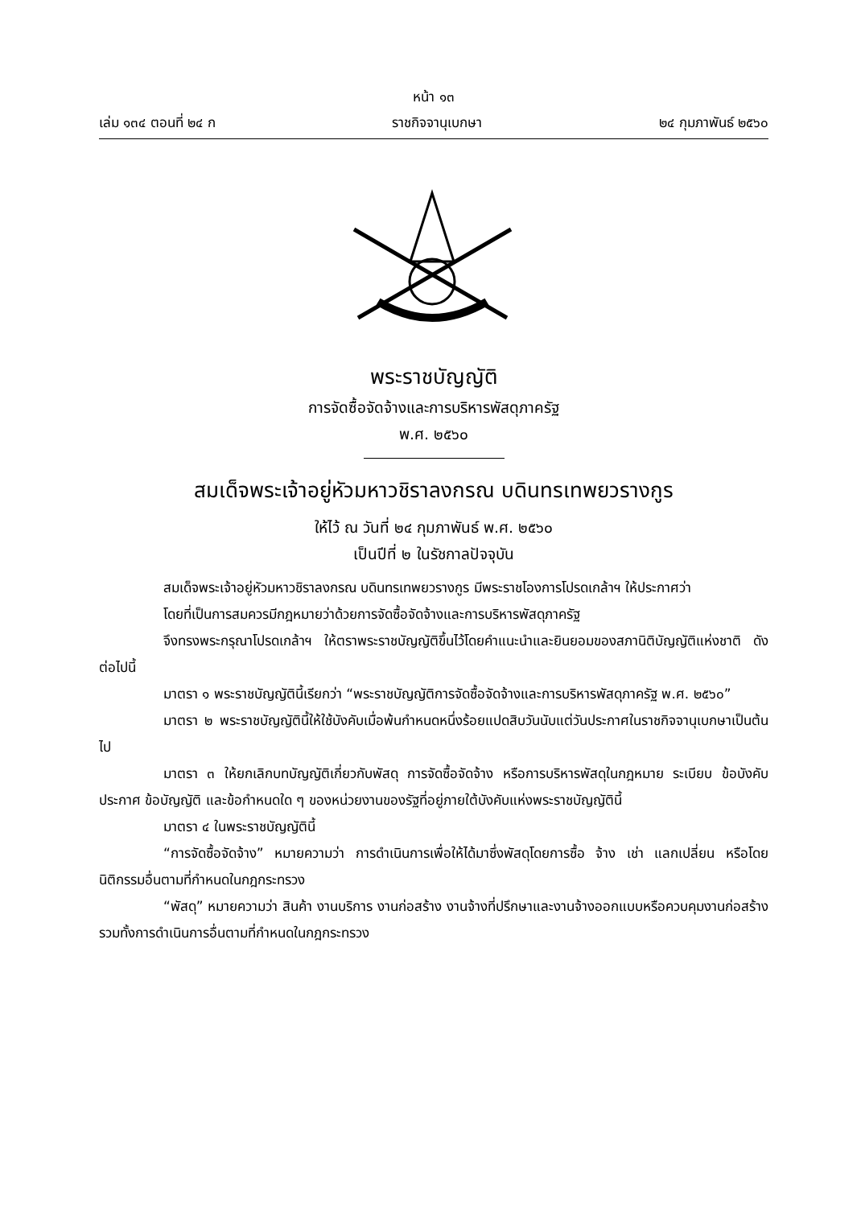หน้า ๑๓
เล่ม ๑๓๔ ตอนที่ ๒๔ ก ราชกิจจานุเบกษา ๒๔ กุมภาพันธ์ ๒๕๖๐
พระราชบัญญัติ
การจัดซื้อจัดจ้างและการบริหารพัสดุภาครัฐ
พ.ศ. ๒๕๖๐
สมเด็จพระเจ้าอยู่หัวมหาวชิราลงกรณ บดินทรเทพยวรางกูร
ให้ไว้ ณ วันที่ ๒๔ กุมภาพันธ์ พ.ศ. ๒๕๖๐
เป็นปีที่ ๒ ในรัชกาลปัจจุบัน
สมเด็จพระเจ้าอยู่หัวมหาวชิราลงกรณ บดินทรเทพยวรางกูร มีพระราชโองการโปรดเกล้าฯ ให้ประกาศว่า
โดยที่เป็นการสมควรมีกฎหมายว่าด้วยการจัดซื้อจัดจ้างและการบริหารพัสดุภาครัฐ
จึงทรงพระกรุณาโปรดเกล้าฯ ให้ตราพระราชบัญญัติขึ้นไว้โดยคำแนะนำและยินยอมของสภานิติบัญญัติแห่งชาติ ดังต่อไปนี้
มาตรา ๑ พระราชบัญญัตินี้เรียกว่า “พระราชบัญญัติการจัดซื้อจัดจ้างและการบริหารพัสดุภาครัฐ พ.ศ. ๒๕๖๐”
มาตรา ๒ พระราชบัญญัตินี้ให้ใช้บังคับเมื่อพ้นกำหนดหนึ่งร้อยแปดสิบวันนับแต่วันประกาศในราชกิจจานุเบกษาเป็นต้นไป
มาตรา ๓ ให้ยกเลิกบทบัญญัติเกี่ยวกับพัสดุ การจัดซื้อจัดจ้าง หรือการบริหารพัสดุในกฎหมาย ระเบียบ ข้อบังคับ ประกาศ ข้อบัญญัติ และข้อกำหนดใด ๆ ของหน่วยงานของรัฐที่อยู่ภายใต้บังคับแห่งพระราชบัญญัตินี้
มาตรา ๔ ในพระราชบัญญัตินี้
“การจัดซื้อจัดจ้าง” หมายความว่า การดำเนินการเพื่อให้ได้มาซึ่งพัสดุโดยการซื้อ จ้าง เช่า แลกเปลี่ยน หรือโดยนิติกรรมอื่นตามที่กำหนดในกฎกระทรวง
“พัสดุ” หมายความว่า สินค้า งานบริการ งานก่อสร้าง งานจ้างที่ปรึกษาและงานจ้างออกแบบหรือควบคุมงานก่อสร้าง รวมทั้งการดำเนินการอื่นตามที่กำหนดในกฎกระทรวง